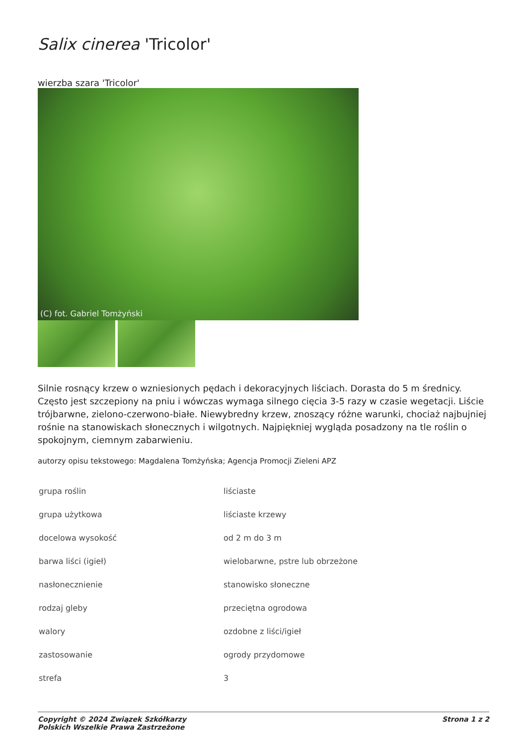Salix cinerea 'Tricolor'
wierzba szara 'Tricolor'
(C) fot. Gabriel Tomżyński
Silnie rosnący krzew o wzniesionych pędach i dekoracyjnych liściach. Dorasta do 5 m średnicy. Często jest szczepiony na pniu i wówczas wymaga silnego cięcia 3-5 razy w czasie wegetacji. Liście trójbarwne, zielono-czerwono-białe. Niewybredny krzew, znoszący różne warunki, chociaż najbujniej rośnie na stanowiskach słonecznych i wilgotnych. Najpiękniej wygląda posadzony na tle roślin o spokojnym, ciemnym zabarwieniu.
autorzy opisu tekstowego: Magdalena Tomżyńska; Agencja Promocji Zieleni APZ
| grupa roślin | liściaste |
| grupa użytkowa | liściaste krzewy |
| docelowa wysokość | od 2 m do 3 m |
| barwa liści (igieł) | wielobarwne, pstre lub obrzeżone |
| nasłonecznienie | stanowisko słoneczne |
| rodzaj gleby | przeciętna ogrodowa |
| walory | ozdobne z liści/igieł |
| zastosowanie | ogrody przydomowe |
| strefa | 3 |
Copyright © 2024 Związek Szkółkarzy
Polskich Wszelkie Prawa Zastrzeżone Strona 1 z 2